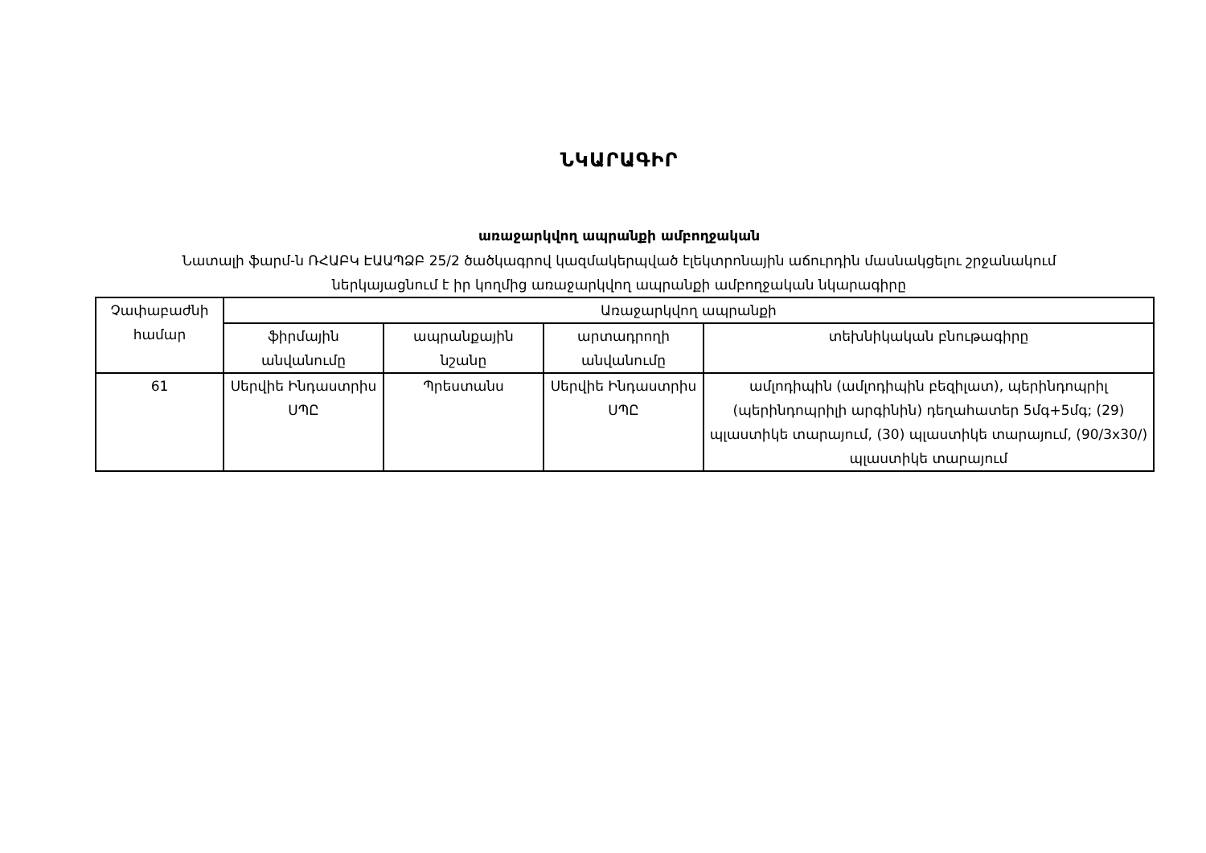ՆԿԱՐԱԳԻՐ
առաջարկվող ապրանքի ամբողջական
Նատալի ֆարմ-ն ՌՀԱԲԿ ԷԱԱՊՁԲ 25/2 ծածկագրով կազմակերպված էլեկտրոնային աճուրդին մասնակցելու շրջանակում
ներկայացնում է իր կողմից առաջարկվող ապրանքի ամբողջական նկարագիրը
| Չափաբաժնի համար | Առաջարկվող ապրանքի | | | |
| --- | --- | --- | --- | --- |
| | ֆիրմային անվանումը | ապրանքային նշանը | արտադրողի անվանումը | տեխնիկական բնութագիրը |
| 61 | Սերվիե Ինդաստրիս ՍՊԸ | Պրեստանս | Սերվիե Ինդաստրիս ՍՊԸ | ամլոդիպին (ամլոդիպին բեզիլատ), պերինդոպրիլ (պերինդոպրիլի արգինին) դեղահատեր 5մգ+5մգ; (29) պլաստիկե տարայում, (30) պլաստիկե տարայում, (90/3x30/) պլաստիկե տարայում |